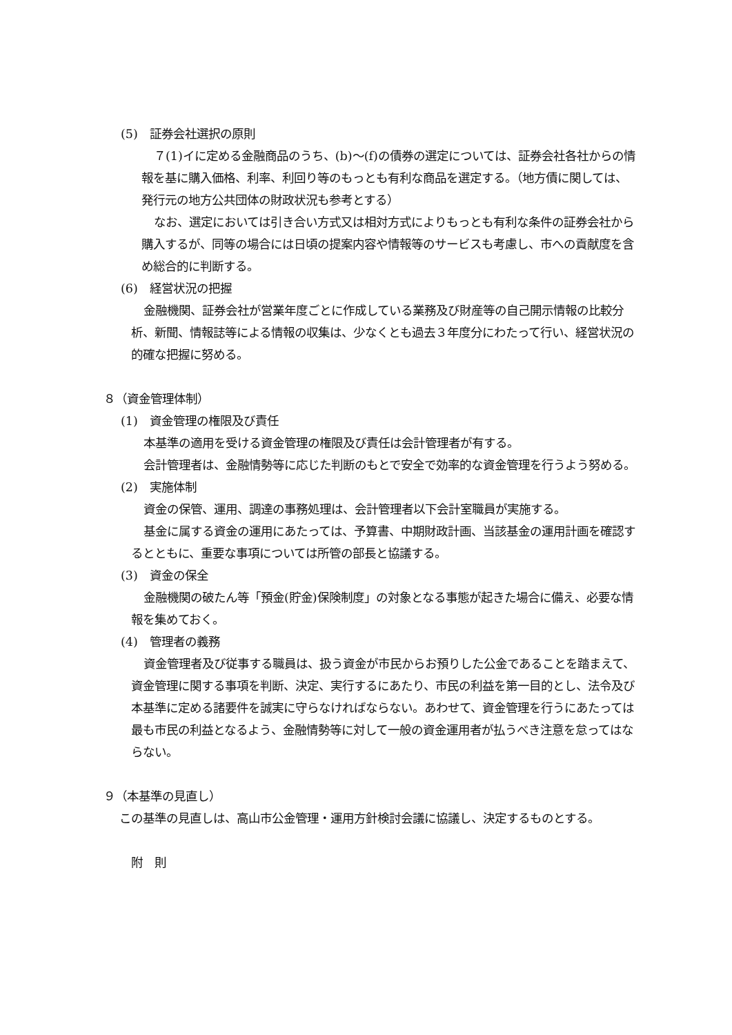(5)　証券会社選択の原則
７(1)イに定める金融商品のうち、(b)～(f)の債券の選定については、証券会社各社からの情報を基に購入価格、利率、利回り等のもっとも有利な商品を選定する。（地方債に関しては、発行元の地方公共団体の財政状況も参考とする）
なお、選定においては引き合い方式又は相対方式によりもっとも有利な条件の証券会社から購入するが、同等の場合には日頃の提案内容や情報等のサービスも考慮し、市への貢献度を含め総合的に判断する。
(6)　経営状況の把握
金融機関、証券会社が営業年度ごとに作成している業務及び財産等の自己開示情報の比較分析、新聞、情報誌等による情報の収集は、少なくとも過去３年度分にわたって行い、経営状況の的確な把握に努める。
８（資金管理体制）
(1)　資金管理の権限及び責任
本基準の適用を受ける資金管理の権限及び責任は会計管理者が有する。
会計管理者は、金融情勢等に応じた判断のもとで安全で効率的な資金管理を行うよう努める。
(2)　実施体制
資金の保管、運用、調達の事務処理は、会計管理者以下会計室職員が実施する。
基金に属する資金の運用にあたっては、予算書、中期財政計画、当該基金の運用計画を確認するとともに、重要な事項については所管の部長と協議する。
(3)　資金の保全
金融機関の破たん等「預金(貯金)保険制度」の対象となる事態が起きた場合に備え、必要な情報を集めておく。
(4)　管理者の義務
資金管理者及び従事する職員は、扱う資金が市民からお預りした公金であることを踏まえて、資金管理に関する事項を判断、決定、実行するにあたり、市民の利益を第一目的とし、法令及び本基準に定める諸要件を誠実に守らなければならない。あわせて、資金管理を行うにあたっては最も市民の利益となるよう、金融情勢等に対して一般の資金運用者が払うべき注意を怠ってはならない。
９（本基準の見直し）
この基準の見直しは、高山市公金管理・運用方針検討会議に協議し、決定するものとする。
附　則